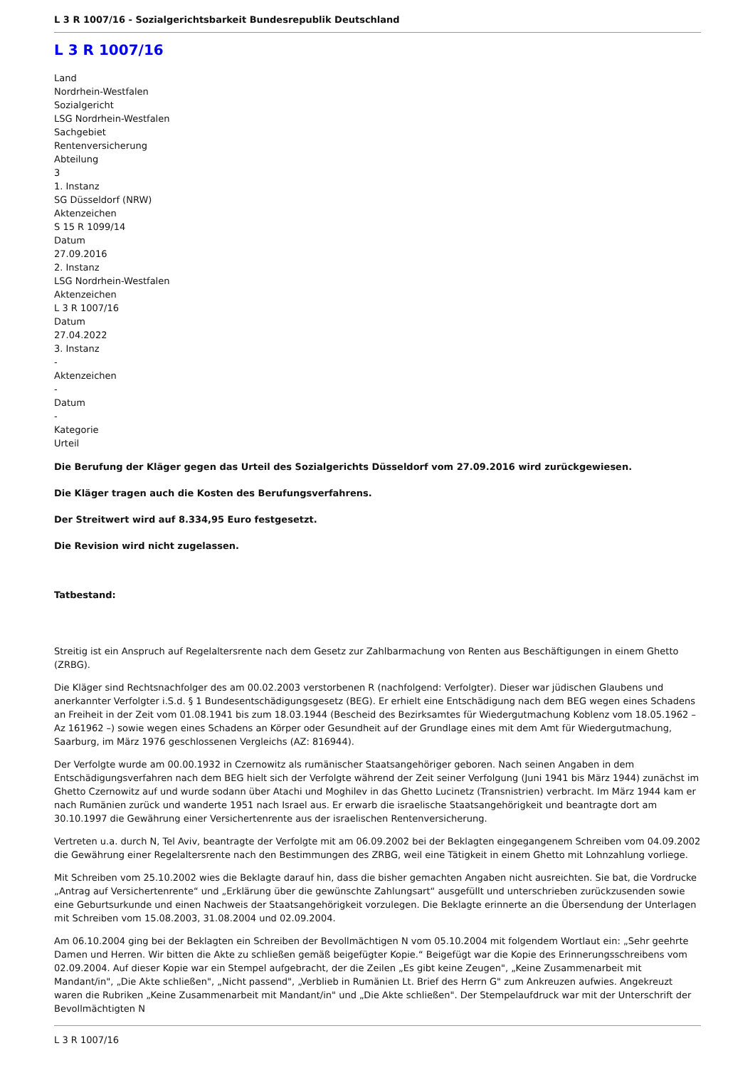L 3 R 1007/16 - Sozialgerichtsbarkeit Bundesrepublik Deutschland
L 3 R 1007/16
Land
Nordrhein-Westfalen
Sozialgericht
LSG Nordrhein-Westfalen
Sachgebiet
Rentenversicherung
Abteilung
3
1. Instanz
SG Düsseldorf (NRW)
Aktenzeichen
S 15 R 1099/14
Datum
27.09.2016
2. Instanz
LSG Nordrhein-Westfalen
Aktenzeichen
L 3 R 1007/16
Datum
27.04.2022
3. Instanz
-
Aktenzeichen
-
Datum
-
Kategorie
Urteil
Die Berufung der Kläger gegen das Urteil des Sozialgerichts Düsseldorf vom 27.09.2016 wird zurückgewiesen.
Die Kläger tragen auch die Kosten des Berufungsverfahrens.
Der Streitwert wird auf 8.334,95 Euro festgesetzt.
Die Revision wird nicht zugelassen.
Tatbestand:
Streitig ist ein Anspruch auf Regelaltersrente nach dem Gesetz zur Zahlbarmachung von Renten aus Beschäftigungen in einem Ghetto (ZRBG).
Die Kläger sind Rechtsnachfolger des am 00.02.2003 verstorbenen R (nachfolgend: Verfolgter). Dieser war jüdischen Glaubens und anerkannter Verfolgter i.S.d. § 1 Bundesentschädigungsgesetz (BEG). Er erhielt eine Entschädigung nach dem BEG wegen eines Schadens an Freiheit in der Zeit vom 01.08.1941 bis zum 18.03.1944 (Bescheid des Bezirksamtes für Wiedergutmachung Koblenz vom 18.05.1962 – Az 161962 –) sowie wegen eines Schadens an Körper oder Gesundheit auf der Grundlage eines mit dem Amt für Wiedergutmachung, Saarburg, im März 1976 geschlossenen Vergleichs (AZ: 816944).
Der Verfolgte wurde am 00.00.1932 in Czernowitz als rumänischer Staatsangehöriger geboren. Nach seinen Angaben in dem Entschädigungsverfahren nach dem BEG hielt sich der Verfolgte während der Zeit seiner Verfolgung (Juni 1941 bis März 1944) zunächst im Ghetto Czernowitz auf und wurde sodann über Atachi und Moghilev in das Ghetto Lucinetz (Transnistrien) verbracht. Im März 1944 kam er nach Rumänien zurück und wanderte 1951 nach Israel aus. Er erwarb die israelische Staatsangehörigkeit und beantragte dort am 30.10.1997 die Gewährung einer Versichertenrente aus der israelischen Rentenversicherung.
Vertreten u.a. durch N, Tel Aviv, beantragte der Verfolgte mit am 06.09.2002 bei der Beklagten eingegangenem Schreiben vom 04.09.2002 die Gewährung einer Regelaltersrente nach den Bestimmungen des ZRBG, weil eine Tätigkeit in einem Ghetto mit Lohnzahlung vorliege.
Mit Schreiben vom 25.10.2002 wies die Beklagte darauf hin, dass die bisher gemachten Angaben nicht ausreichten. Sie bat, die Vordrucke „Antrag auf Versichertenrente“ und „Erklärung über die gewünschte Zahlungsart“ ausgefüllt und unterschrieben zurückzusenden sowie eine Geburtsurkunde und einen Nachweis der Staatsangehörigkeit vorzulegen. Die Beklagte erinnerte an die Übersendung der Unterlagen mit Schreiben vom 15.08.2003, 31.08.2004 und 02.09.2004.
Am 06.10.2004 ging bei der Beklagten ein Schreiben der Bevollmächtigen N vom 05.10.2004 mit folgendem Wortlaut ein: „Sehr geehrte Damen und Herren. Wir bitten die Akte zu schließen gemäß beigefügter Kopie.“ Beigefügt war die Kopie des Erinnerungsschreibens vom 02.09.2004. Auf dieser Kopie war ein Stempel aufgebracht, der die Zeilen „Es gibt keine Zeugen", „Keine Zusammenarbeit mit Mandant/in", „Die Akte schließen", „Nicht passend", „Verblieb in Rumänien Lt. Brief des Herrn G" zum Ankreuzen aufwies. Angekreuzt waren die Rubriken „Keine Zusammenarbeit mit Mandant/in" und „Die Akte schließen". Der Stempelaufdruck war mit der Unterschrift der Bevollmächtigten N
L 3 R 1007/16